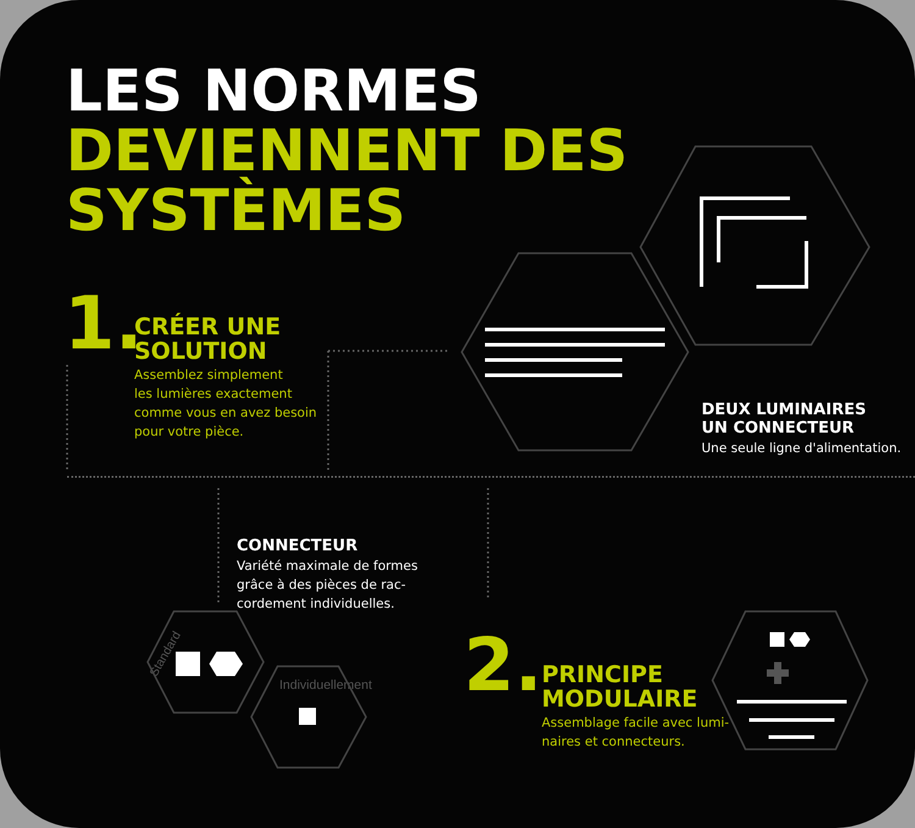LES NORMES
DEVIENNENT DES
SYSTÈMES
1.
CRÉER UNE
SOLUTION
Assemblez simplement
les lumières exactement
comme vous en avez besoin
pour votre pièce.
DEUX LUMINAIRES
UN CONNECTEUR
Une seule ligne d'alimentation.
CONNECTEUR
Variété maximale de formes
grâce à des pièces de rac-
cordement individuelles.
Standard
Individuellement
2.
PRINCIPE
MODULAIRE
Assemblage facile avec lumi-
naires et connecteurs.